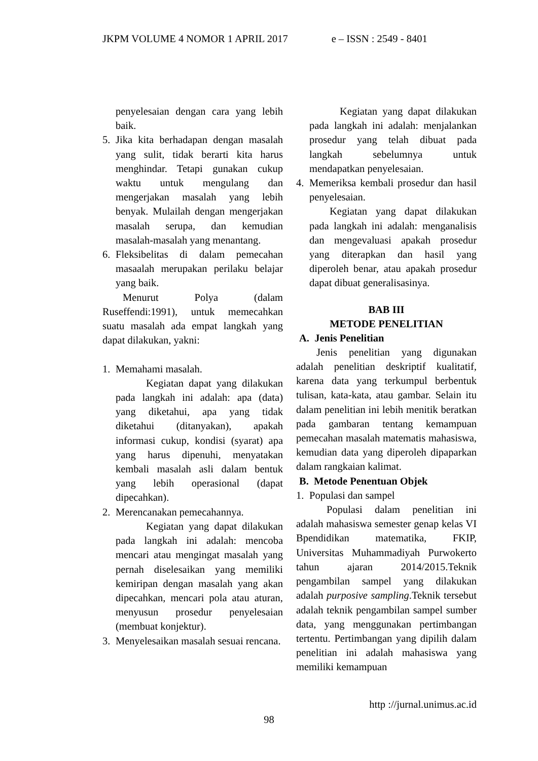JKPM VOLUME 4 NOMOR 1 APRIL 2017 e – ISSN : 2549 - 8401
penyelesaian dengan cara yang lebih baik.
5. Jika kita berhadapan dengan masalah yang sulit, tidak berarti kita harus menghindar. Tetapi gunakan cukup waktu untuk mengulang dan mengerjakan masalah yang lebih benyak. Mulailah dengan mengerjakan masalah serupa, dan kemudian masalah-masalah yang menantang.
6. Fleksibelitas di dalam pemecahan masaalah merupakan perilaku belajar yang baik.
Menurut Polya (dalam Ruseffendi:1991), untuk memecahkan suatu masalah ada empat langkah yang dapat dilakukan, yakni:
1. Memahami masalah.
Kegiatan dapat yang dilakukan pada langkah ini adalah: apa (data) yang diketahui, apa yang tidak diketahui (ditanyakan), apakah informasi cukup, kondisi (syarat) apa yang harus dipenuhi, menyatakan kembali masalah asli dalam bentuk yang lebih operasional (dapat dipecahkan).
2. Merencanakan pemecahannya.
Kegiatan yang dapat dilakukan pada langkah ini adalah: mencoba mencari atau mengingat masalah yang pernah diselesaikan yang memiliki kemiripan dengan masalah yang akan dipecahkan, mencari pola atau aturan, menyusun prosedur penyelesaian (membuat konjektur).
3. Menyelesaikan masalah sesuai rencana.
Kegiatan yang dapat dilakukan pada langkah ini adalah: menjalankan prosedur yang telah dibuat pada langkah sebelumnya untuk mendapatkan penyelesaian.
4. Memeriksa kembali prosedur dan hasil penyelesaian.
Kegiatan yang dapat dilakukan pada langkah ini adalah: menganalisis dan mengevaluasi apakah prosedur yang diterapkan dan hasil yang diperoleh benar, atau apakah prosedur dapat dibuat generalisasinya.
BAB III
METODE PENELITIAN
A. Jenis Penelitian
Jenis penelitian yang digunakan adalah penelitian deskriptif kualitatif, karena data yang terkumpul berbentuk tulisan, kata-kata, atau gambar. Selain itu dalam penelitian ini lebih menitik beratkan pada gambaran tentang kemampuan pemecahan masalah matematis mahasiswa, kemudian data yang diperoleh dipaparkan dalam rangkaian kalimat.
B. Metode Penentuan Objek
1. Populasi dan sampel
Populasi dalam penelitian ini adalah mahasiswa semester genap kelas VI Bpendidikan matematika, FKIP, Universitas Muhammadiyah Purwokerto tahun ajaran 2014/2015.Teknik pengambilan sampel yang dilakukan adalah purposive sampling.Teknik tersebut adalah teknik pengambilan sampel sumber data, yang menggunakan pertimbangan tertentu. Pertimbangan yang dipilih dalam penelitian ini adalah mahasiswa yang memiliki kemampuan
http ://jurnal.unimus.ac.id
98